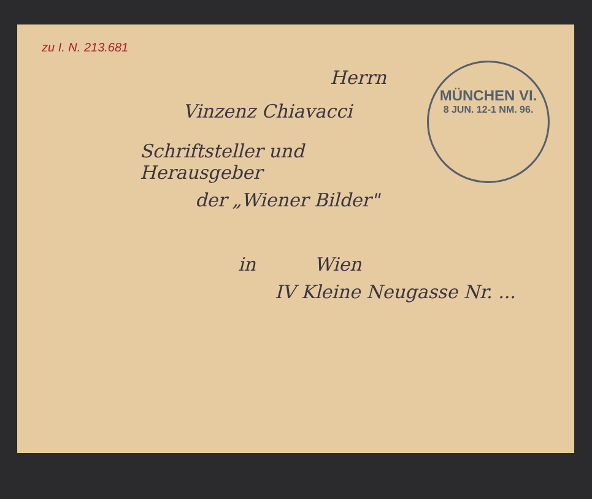zu I. N. 213.681
MÜNCHEN VI.
8 JUN. 12-1 NM. 96.
Herrn
Vinzenz Chiavacci
Schriftsteller und Herausgeber
der „Wiener Bilder"
in Wien
IV Kleine Neugasse Nr. ...